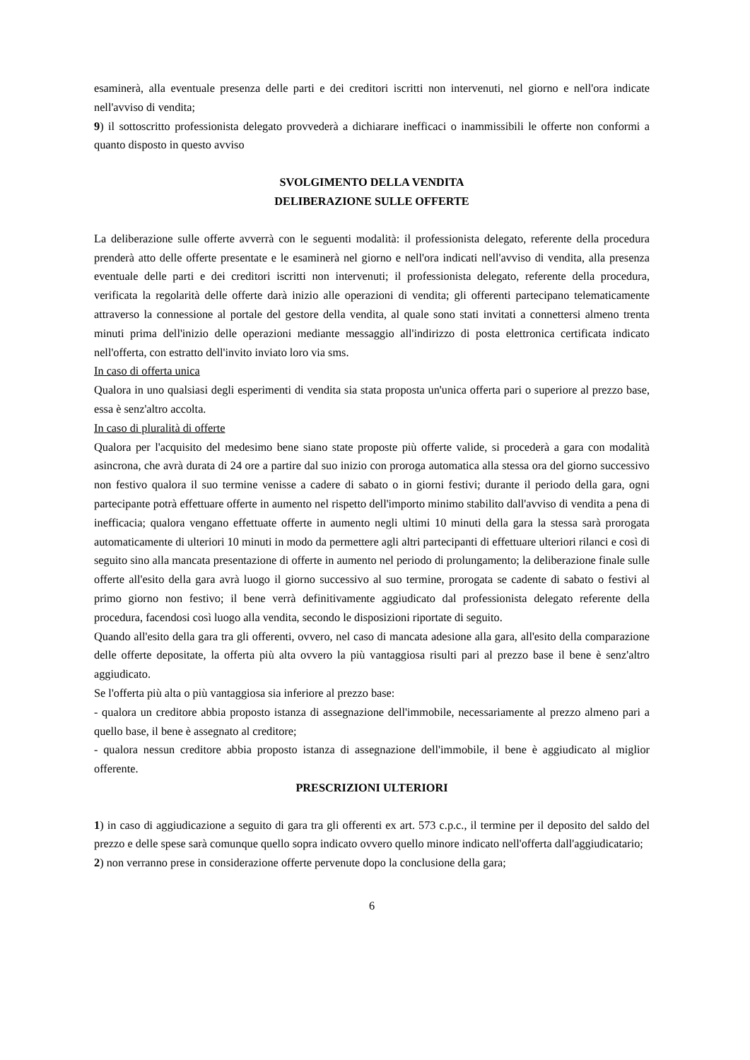esaminerà, alla eventuale presenza delle parti e dei creditori iscritti non intervenuti, nel giorno e nell'ora indicate nell'avviso di vendita;
9) il sottoscritto professionista delegato provvederà a dichiarare inefficaci o inammissibili le offerte non conformi a quanto disposto in questo avviso
SVOLGIMENTO DELLA VENDITA
DELIBERAZIONE SULLE OFFERTE
La deliberazione sulle offerte avverrà con le seguenti modalità: il professionista delegato, referente della procedura prenderà atto delle offerte presentate e le esaminerà nel giorno e nell'ora indicati nell'avviso di vendita, alla presenza eventuale delle parti e dei creditori iscritti non intervenuti; il professionista delegato, referente della procedura, verificata la regolarità delle offerte darà inizio alle operazioni di vendita; gli offerenti partecipano telematicamente attraverso la connessione al portale del gestore della vendita, al quale sono stati invitati a connettersi almeno trenta minuti prima dell'inizio delle operazioni mediante messaggio all'indirizzo di posta elettronica certificata indicato nell'offerta, con estratto dell'invito inviato loro via sms.
In caso di offerta unica
Qualora in uno qualsiasi degli esperimenti di vendita sia stata proposta un'unica offerta pari o superiore al prezzo base, essa è senz'altro accolta.
In caso di pluralità di offerte
Qualora per l'acquisito del medesimo bene siano state proposte più offerte valide, si procederà a gara con modalità asincrona, che avrà durata di 24 ore a partire dal suo inizio con proroga automatica alla stessa ora del giorno successivo non festivo qualora il suo termine venisse a cadere di sabato o in giorni festivi; durante il periodo della gara, ogni partecipante potrà effettuare offerte in aumento nel rispetto dell'importo minimo stabilito dall'avviso di vendita a pena di inefficacia; qualora vengano effettuate offerte in aumento negli ultimi 10 minuti della gara la stessa sarà prorogata automaticamente di ulteriori 10 minuti in modo da permettere agli altri partecipanti di effettuare ulteriori rilanci e così di seguito sino alla mancata presentazione di offerte in aumento nel periodo di prolungamento; la deliberazione finale sulle offerte all'esito della gara avrà luogo il giorno successivo al suo termine, prorogata se cadente di sabato o festivi al primo giorno non festivo; il bene verrà definitivamente aggiudicato dal professionista delegato referente della procedura, facendosi così luogo alla vendita, secondo le disposizioni riportate di seguito.
Quando all'esito della gara tra gli offerenti, ovvero, nel caso di mancata adesione alla gara, all'esito della comparazione delle offerte depositate, la offerta più alta ovvero la più vantaggiosa risulti pari al prezzo base il bene è senz'altro aggiudicato.
Se l'offerta più alta o più vantaggiosa sia inferiore al prezzo base:
- qualora un creditore abbia proposto istanza di assegnazione dell'immobile, necessariamente al prezzo almeno pari a quello base, il bene è assegnato al creditore;
- qualora nessun creditore abbia proposto istanza di assegnazione dell'immobile, il bene è aggiudicato al miglior offerente.
PRESCRIZIONI ULTERIORI
1) in caso di aggiudicazione a seguito di gara tra gli offerenti ex art. 573 c.p.c., il termine per il deposito del saldo del prezzo e delle spese sarà comunque quello sopra indicato ovvero quello minore indicato nell'offerta dall'aggiudicatario;
2) non verranno prese in considerazione offerte pervenute dopo la conclusione della gara;
6